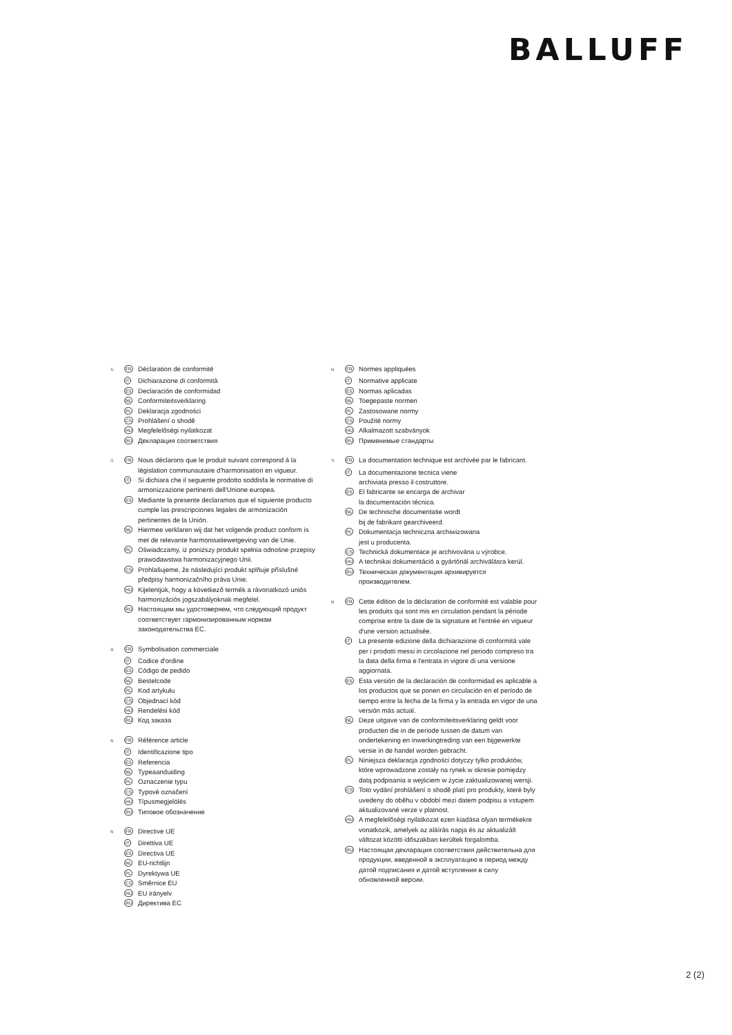BALLUFF
<sup>1)</sup>
FR
Déclaration de conformité
IT
Dichiarazione di conformità
ES
Declaración de conformidad
NL
Conformiteitsverklaring
PL
Deklaracja zgodności
CS
Prohlášení o shodě
HU
Megfelelőségi nyilatkozat
RU
Декларация соответствия
<sup>2)</sup>
FR
Nous déclarons que le produit suivant correspond à la législation communautaire d'harmonisation en vigueur.
IT
Si dichiara che il seguente prodotto soddisfa le normative di armonizzazione pertinenti dell'Unione europea.
ES
Mediante la presente declaramos que el siguiente producto cumple las prescripciones legales de armonización pertinentes de la Unión.
NL
Hiermee verklaren wij dat het volgende product conform is met de relevante harmonisatiewetgeving van de Unie.
PL
Oświadczamy, iż poniższy produkt spełnia odnośne przepisy prawodawstwa harmonizacyjnego Unii.
CS
Prohlašujeme, že následující produkt splňuje příslušné předpisy harmonizačního práva Unie.
HU
Kijelentjük, hogy a következő termék a rávonatkozó uniós harmonizációs jogszabályoknak megfelel.
RU
Настоящим мы удостоверяем, что следующий продукт соответствует гармонизированным нормам законодательства ЕС.
<sup>3)</sup>
FR
Symbolisation commerciale
IT
Codice d'ordine
ES
Código de pedido
NL
Bestelcode
PL
Kod artykułu
CS
Objednací kód
HU
Rendelési kód
RU
Код заказа
<sup>4)</sup>
FR
Référence article
IT
Identificazione tipo
ES
Referencia
NL
Typeaanduiding
PL
Oznaczenie typu
CS
Typové označení
HU
Típusmegjelölés
RU
Типовое обозначение
<sup>5)</sup>
FR
Directive UE
IT
Direttiva UE
ES
Directiva UE
NL
EU-richtlijn
PL
Dyrektywa UE
CS
Směrnice EU
HU
EU irányelv
RU
Директива ЕС
<sup>6)</sup>
FR
Normes appliquées
IT
Normative applicate
ES
Normas aplicadas
NL
Toegepaste normen
PL
Zastosowane normy
CS
Použité normy
HU
Alkalmazott szabványok
RU
Применимые стандарты
<sup>7)</sup>
FR
La documentation technique est archivée par le fabricant.
IT
La documentazione tecnica viene
archiviata presso il costruttore.
ES
El fabricante se encarga de archivar
la documentación técnica.
NL
De technische documentatie wordt
bij de fabrikant gearchiveerd.
PL
Dokumentacja techniczna archiwizowana
jest u producenta.
CS
Technická dokumentace je archivována u výrobce.
HU
A technikai dokumentáció a gyártónál archiválásra kerül.
RU
Техническая документация архивируется
производителем.
<sup>8)</sup>
FR
Cette édition de la déclaration de conformité est valable pour les produits qui sont mis en circulation pendant la période comprise entre la date de la signature et l'entrée en vigueur d'une version actualisée.
IT
La presente edizione della dichiarazione di conformità vale per i prodotti messi in circolazione nel periodo compreso tra la data della firma e l'entrata in vigore di una versione aggiornata.
ES
Esta versión de la declaración de conformidad es aplicable a los productos que se ponen en circulación en el período de tiempo entre la fecha de la firma y la entrada en vigor de una versión más actual.
NL
Deze uitgave van de conformiteitsverklaring geldt voor producten die in de periode tussen de datum van ondertekening en inwerkingtreding van een bijgewerkte versie in de handel worden gebracht.
PL
Niniejsza deklaracja zgodności dotyczy tylko produktów, które wprowadzone zostały na rynek w okresie pomiędzy datą podpisania a wejściem w życie zaktualizowanej wersji.
CS
Toto vydání prohlášení o shodě platí pro produkty, které byly uvedeny do oběhu v období mezi datem podpisu a vstupem aktualizované verze v platnost.
HU
A megfelelőségi nyilatkozat ezen kiadása olyan termékekre vonatkozik, amelyek az aláírás napja és az aktualizált változat közötti időszakban kerültek forgalomba.
RU
Настоящая декларация соответствия действительна для продукции, введенной в эксплуатацию в период между датой подписания и датой вступления в силу обновленной версии.
2 (2)